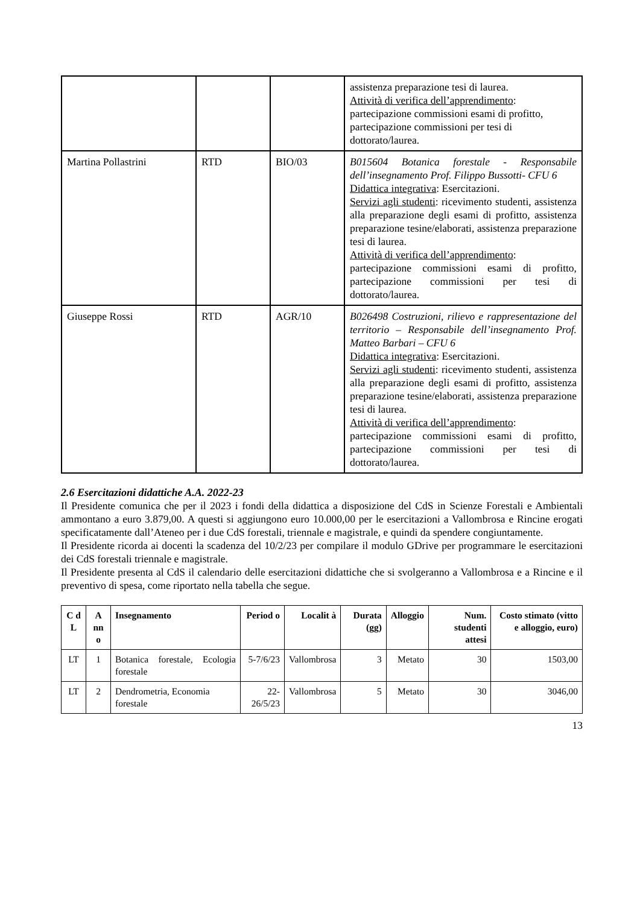| | | | assistenza preparazione tesi di laurea. Attività di verifica dell’apprendimento : partecipazione commissioni esami di profitto, partecipazione commissioni per tesi di dottorato/laurea. |
| Martina Pollastrini | RTD | BIO/03 | B015604 Botanica forestale - Responsabile dell’insegnamento Prof. Filippo Bussotti- CFU 6 Didattica integrativa : Esercitazioni. Servizi agli studenti : ricevimento studenti, assistenza alla preparazione degli esami di profitto, assistenza preparazione tesine/elaborati, assistenza preparazione tesi di laurea. Attività di verifica dell’apprendimento : partecipazione commissioni esami di profitto, partecipazione commissioni per tesi di dottorato/laurea. |
| Giuseppe Rossi | RTD | AGR/10 | B026498 Costruzioni, rilievo e rappresentazione del territorio – Responsabile dell’insegnamento Prof. Matteo Barbari – CFU 6 Didattica integrativa : Esercitazioni. Servizi agli studenti : ricevimento studenti, assistenza alla preparazione degli esami di profitto, assistenza preparazione tesine/elaborati, assistenza preparazione tesi di laurea. Attività di verifica dell’apprendimento : partecipazione commissioni esami di profitto, partecipazione commissioni per tesi di dottorato/laurea. |
2.6 Esercitazioni didattiche A.A. 2022-23
Il Presidente comunica che per il 2023 i fondi della didattica a disposizione del CdS in Scienze Forestali e Ambientali ammontano a euro 3.879,00. A questi si aggiungono euro 10.000,00 per le esercitazioni a Vallombrosa e Rincine erogati specificatamente dall’Ateneo per i due CdS forestali, triennale e magistrale, e quindi da spendere congiuntamente.
Il Presidente ricorda ai docenti la scadenza del 10/2/23 per compilare il modulo GDrive per programmare le esercitazioni dei CdS forestali triennale e magistrale.
Il Presidente presenta al CdS il calendario delle esercitazioni didattiche che si svolgeranno a Vallombrosa e a Rincine e il preventivo di spesa, come riportato nella tabella che segue.
| C d L | A nn o | Insegnamento | Period o | Localit à | Durata (gg) | Alloggio | Num. studenti attesi | Costo stimato (vitto e alloggio, euro) |
| --- | --- | --- | --- | --- | --- | --- | --- | --- |
| LT | 1 | Botanica forestale, Ecologia forestale | 5-7/6/23 | Vallombrosa | 3 | Metato | 30 | 1503,00 |
| LT | 2 | Dendrometria, Economia forestale | 22-26/5/23 | Vallombrosa | 5 | Metato | 30 | 3046,00 |
13